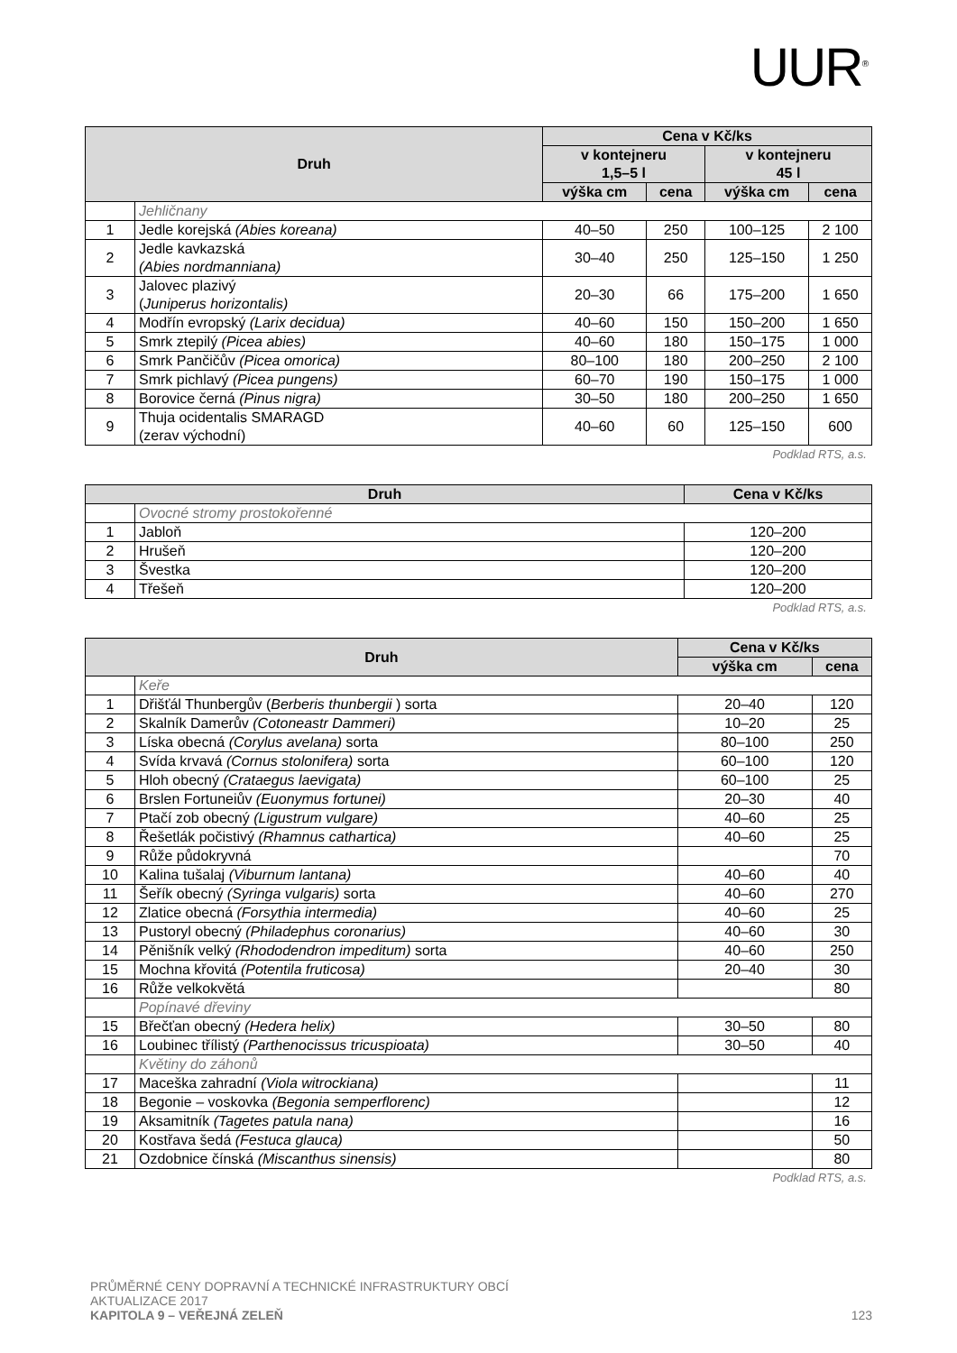UUR<sup>®</sup>
| Druh | | Cena v Kč/ks | | | |
| --- | --- | --- | --- | --- | --- |
| | | v kontejneru 1,5–5 l | | v kontejneru 45 l | |
| | | výška cm | cena | výška cm | cena |
| | Jehličnany | | | | |
| 1 | Jedle korejská (Abies koreana) | 40–50 | 250 | 100–125 | 2 100 |
| 2 | Jedle kavkazská (Abies nordmanniana) | 30–40 | 250 | 125–150 | 1 250 |
| 3 | Jalovec plazivý ( Juniperus horizontalis) | 20–30 | 66 | 175–200 | 1 650 |
| 4 | Modřín evropský (Larix decidua) | 40–60 | 150 | 150–200 | 1 650 |
| 5 | Smrk ztepilý (Picea abies) | 40–60 | 180 | 150–175 | 1 000 |
| 6 | Smrk Pančičův (Picea omorica) | 80–100 | 180 | 200–250 | 2 100 |
| 7 | Smrk pichlavý (Picea pungens) | 60–70 | 190 | 150–175 | 1 000 |
| 8 | Borovice černá (Pinus nigra) | 30–50 | 180 | 200–250 | 1 650 |
| 9 | Thuja ocidentalis SMARAGD (zerav východní) | 40–60 | 60 | 125–150 | 600 |
Podklad RTS, a.s.
| Druh | | Cena v Kč/ks |
| --- | --- | --- |
| | Ovocné stromy prostokořenné | |
| 1 | Jabloň | 120–200 |
| 2 | Hrušeň | 120–200 |
| 3 | Švestka | 120–200 |
| 4 | Třešeň | 120–200 |
Podklad RTS, a.s.
| Druh | | Cena v Kč/ks | |
| --- | --- | --- | --- |
| | | výška cm | cena |
| | Keře | | |
| 1 | Dřišťál Thunbergův ( Berberis thunbergii ) sorta | 20–40 | 120 |
| 2 | Skalník Damerův (Cotoneastr Dammeri) | 10–20 | 25 |
| 3 | Líska obecná (Corylus avelana) sorta | 80–100 | 250 |
| 4 | Svída krvavá (Cornus stolonifera) sorta | 60–100 | 120 |
| 5 | Hloh obecný (Crataegus laevigata) | 60–100 | 25 |
| 6 | Brslen Fortuneiův (Euonymus fortunei) | 20–30 | 40 |
| 7 | Ptačí zob obecný (Ligustrum vulgare) | 40–60 | 25 |
| 8 | Řešetlák počistivý (Rhamnus cathartica) | 40–60 | 25 |
| 9 | Růže půdokryvná | | 70 |
| 10 | Kalina tušalaj (Viburnum lantana) | 40–60 | 40 |
| 11 | Šeřík obecný (Syringa vulgaris) sorta | 40–60 | 270 |
| 12 | Zlatice obecná (Forsythia intermedia) | 40–60 | 25 |
| 13 | Pustoryl obecný (Philadephus coronarius) | 40–60 | 30 |
| 14 | Pěnišník velký (Rhododendron impeditum) sorta | 40–60 | 250 |
| 15 | Mochna křovitá (Potentila fruticosa) | 20–40 | 30 |
| 16 | Růže velkokvětá | | 80 |
| | Popínavé dřeviny | | |
| 15 | Břečťan obecný (Hedera helix) | 30–50 | 80 |
| 16 | Loubinec třílistý (Parthenocissus tricuspioata) | 30–50 | 40 |
| | Květiny do záhonů | | |
| 17 | Maceška zahradní (Viola witrockiana) | | 11 |
| 18 | Begonie – voskovka (Begonia semperflorenc) | | 12 |
| 19 | Aksamitník (Tagetes patula nana) | | 16 |
| 20 | Kostřava šedá (Festuca glauca) | | 50 |
| 21 | Ozdobnice čínská (Miscanthus sinensis) | | 80 |
Podklad RTS, a.s.
PRŮMĚRNÉ CENY DOPRAVNÍ A TECHNICKÉ INFRASTRUKTURY OBCÍ
AKTUALIZACE 2017
KAPITOLA 9 – VEŘEJNÁ ZELEŇ 123